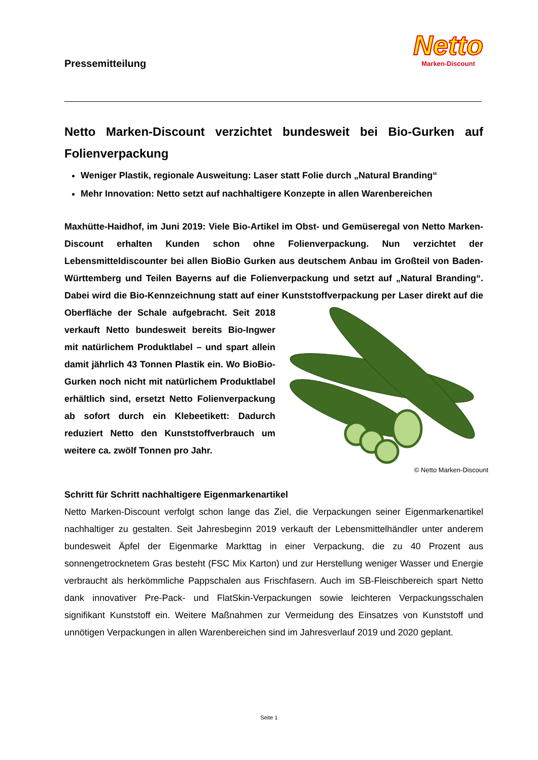Pressemitteilung
Netto
Marken-Discount
Netto Marken-Discount verzichtet bundesweit bei Bio-Gurken auf Folienverpackung
Weniger Plastik, regionale Ausweitung: Laser statt Folie durch „Natural Branding“
Mehr Innovation: Netto setzt auf nachhaltigere Konzepte in allen Warenbereichen
Maxhütte-Haidhof, im Juni 2019: Viele Bio-Artikel im Obst- und Gemüseregal von Netto Marken-Discount erhalten Kunden schon ohne Folienverpackung. Nun verzichtet der Lebensmitteldiscounter bei allen BioBio Gurken aus deutschem Anbau im Großteil von Baden-Württemberg und Teilen Bayerns auf die Folienverpackung und setzt auf „Natural Branding“. Dabei wird die Bio-Kennzeichnung statt auf einer Kunststoffverpackung per Laser direkt auf die Oberfläche der Schale aufgebracht. Seit 2018 verkauft Netto bundesweit bereits Bio-Ingwer mit natürlichem Produktlabel – und spart allein damit jährlich 43 Tonnen Plastik ein. Wo BioBio-Gurken noch nicht mit natürlichem Produktlabel erhältlich sind, ersetzt Netto Folienverpackung ab sofort durch ein Klebeetikett: Dadurch reduziert Netto den Kunststoffverbrauch um weitere ca. zwölf Tonnen pro Jahr.
© Netto Marken-Discount
Schritt für Schritt nachhaltigere Eigenmarkenartikel
Netto Marken-Discount verfolgt schon lange das Ziel, die Verpackungen seiner Eigenmarkenartikel nachhaltiger zu gestalten. Seit Jahresbeginn 2019 verkauft der Lebensmittelhändler unter anderem bundesweit Äpfel der Eigenmarke Markttag in einer Verpackung, die zu 40 Prozent aus sonnengetrocknetem Gras besteht (FSC Mix Karton) und zur Herstellung weniger Wasser und Energie verbraucht als herkömmliche Pappschalen aus Frischfasern. Auch im SB-Fleischbereich spart Netto dank innovativer Pre-Pack- und FlatSkin-Verpackungen sowie leichteren Verpackungsschalen signifikant Kunststoff ein. Weitere Maßnahmen zur Vermeidung des Einsatzes von Kunststoff und unnötigen Verpackungen in allen Warenbereichen sind im Jahresverlauf 2019 und 2020 geplant.
Seite 1